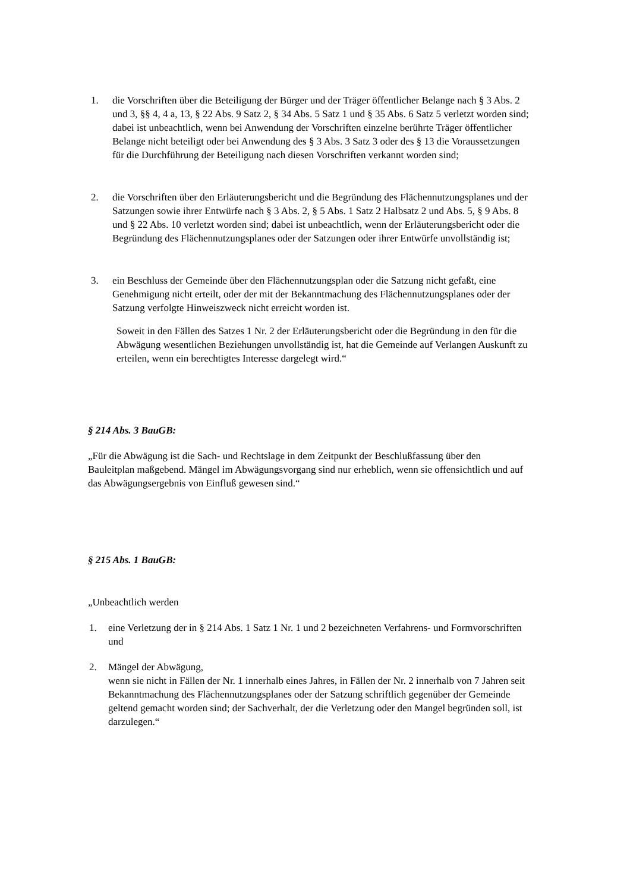1. die Vorschriften über die Beteiligung der Bürger und der Träger öffentlicher Belange nach § 3 Abs. 2 und 3, §§ 4, 4 a, 13, § 22 Abs. 9 Satz 2, § 34 Abs. 5 Satz 1 und § 35 Abs. 6 Satz 5 verletzt worden sind; dabei ist unbeachtlich, wenn bei Anwendung der Vorschriften einzelne berührte Träger öffentlicher Belange nicht beteiligt oder bei Anwendung des § 3 Abs. 3 Satz 3 oder des § 13 die Voraussetzungen für die Durchführung der Beteiligung nach diesen Vorschriften verkannt worden sind;
2. die Vorschriften über den Erläuterungsbericht und die Begründung des Flächennutzungsplanes und der Satzungen sowie ihrer Entwürfe nach § 3 Abs. 2, § 5 Abs. 1 Satz 2 Halbsatz 2 und Abs. 5, § 9 Abs. 8 und § 22 Abs. 10 verletzt worden sind; dabei ist unbeachtlich, wenn der Erläuterungsbericht oder die Begründung des Flächennutzungsplanes oder der Satzungen oder ihrer Entwürfe unvollständig ist;
3. ein Beschluss der Gemeinde über den Flächennutzungsplan oder die Satzung nicht gefaßt, eine Genehmigung nicht erteilt, oder der mit der Bekanntmachung des Flächennutzungsplanes oder der Satzung verfolgte Hinweiszweck nicht erreicht worden ist.
Soweit in den Fällen des Satzes 1 Nr. 2 der Erläuterungsbericht oder die Begründung in den für die Abwägung wesentlichen Beziehungen unvollständig ist, hat die Gemeinde auf Verlangen Auskunft zu erteilen, wenn ein berechtigtes Interesse dargelegt wird.“
§ 214 Abs. 3 BauGB:
„Für die Abwägung ist die Sach- und Rechtslage in dem Zeitpunkt der Beschlußfassung über den Bauleitplan maßgebend. Mängel im Abwägungsvorgang sind nur erheblich, wenn sie offensichtlich und auf das Abwägungsergebnis von Einfluß gewesen sind.“
§ 215 Abs. 1 BauGB:
„Unbeachtlich werden
1. eine Verletzung der in § 214 Abs. 1 Satz 1 Nr. 1 und 2 bezeichneten Verfahrens- und Formvorschriften und
2. Mängel der Abwägung,
wenn sie nicht in Fällen der Nr. 1 innerhalb eines Jahres, in Fällen der Nr. 2 innerhalb von 7 Jahren seit Bekanntmachung des Flächennutzungsplanes oder der Satzung schriftlich gegenüber der Gemeinde geltend gemacht worden sind; der Sachverhalt, der die Verletzung oder den Mangel begründen soll, ist darzulegen.“